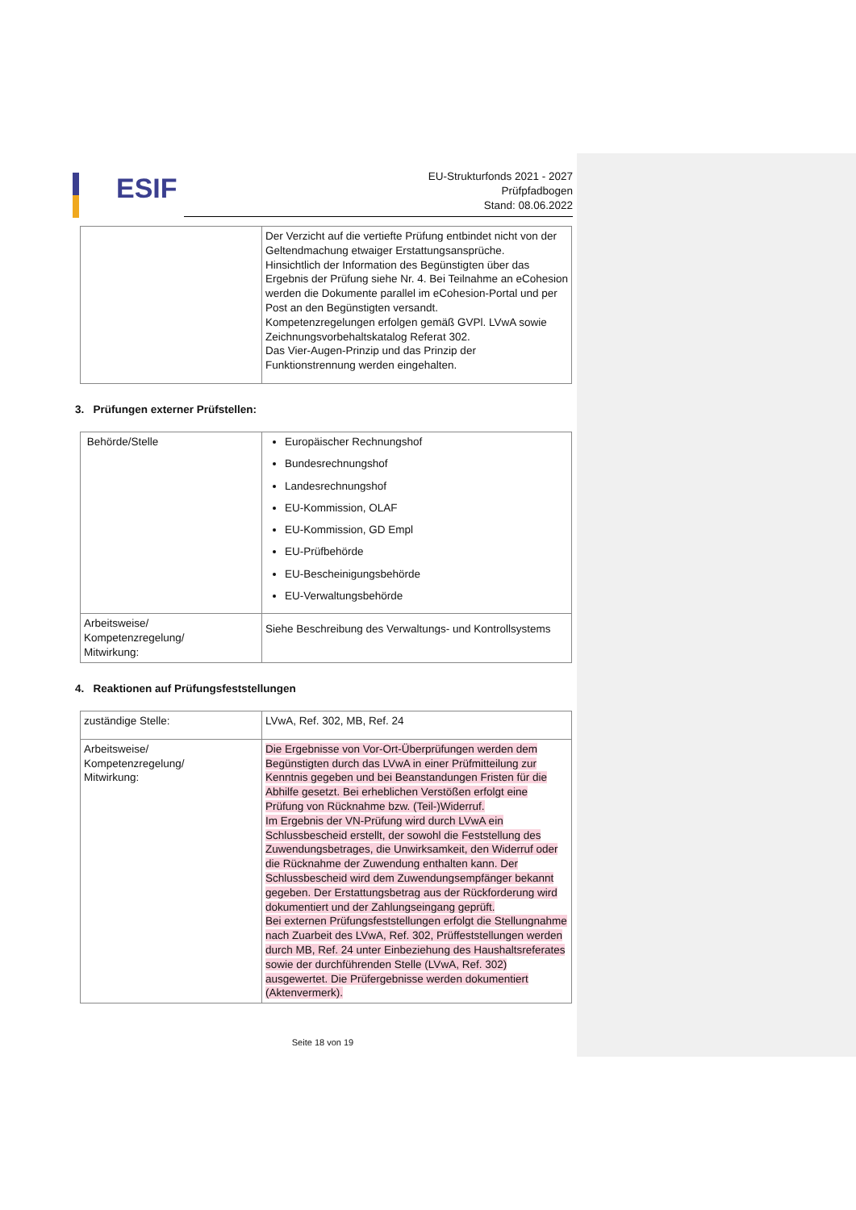ESIF
EU-Strukturfonds 2021 - 2027
Prüfpfadbogen
Stand: 08.06.2022
| | Der Verzicht auf die vertiefte Prüfung entbindet nicht von der Geltendmachung etwaiger Erstattungsansprüche. Hinsichtlich der Information des Begünstigten über das Ergebnis der Prüfung siehe Nr. 4. Bei Teilnahme an eCohesion werden die Dokumente parallel im eCohesion-Portal und per Post an den Begünstigten versandt. Kompetenzregelungen erfolgen gemäß GVPl. LVwA sowie Zeichnungsvorbehaltskatalog Referat 302. Das Vier-Augen-Prinzip und das Prinzip der Funktionstrennung werden eingehalten. |
3. Prüfungen externer Prüfstellen:
| Behörde/Stelle | Europäischer Rechnungshof Bundesrechnungshof Landesrechnungshof EU-Kommission, OLAF EU-Kommission, GD Empl EU-Prüfbehörde EU-Bescheinigungsbehörde EU-Verwaltungsbehörde |
| Arbeitsweise/ Kompetenzregelung/ Mitwirkung: | Siehe Beschreibung des Verwaltungs- und Kontrollsystems |
4. Reaktionen auf Prüfungsfeststellungen
| zuständige Stelle: | LVwA, Ref. 302, MB, Ref. 24 |
| Arbeitsweise/ Kompetenzregelung/ Mitwirkung: | Die Ergebnisse von Vor-Ort-Überprüfungen werden dem Begünstigten durch das LVwA in einer Prüfmitteilung zur Kenntnis gegeben und bei Beanstandungen Fristen für die Abhilfe gesetzt. Bei erheblichen Verstößen erfolgt eine Prüfung von Rücknahme bzw. (Teil-)Widerruf. Im Ergebnis der VN-Prüfung wird durch LVwA ein Schlussbescheid erstellt, der sowohl die Feststellung des Zuwendungsbetrages, die Unwirksamkeit, den Widerruf oder die Rücknahme der Zuwendung enthalten kann. Der Schlussbescheid wird dem Zuwendungsempfänger bekannt gegeben. Der Erstattungsbetrag aus der Rückforderung wird dokumentiert und der Zahlungseingang geprüft. Bei externen Prüfungsfeststellungen erfolgt die Stellungnahme nach Zuarbeit des LVwA, Ref. 302, Prüffeststellungen werden durch MB, Ref. 24 unter Einbeziehung des Haushaltsreferates sowie der durchführenden Stelle (LVwA, Ref. 302) ausgewertet. Die Prüfergebnisse werden dokumentiert (Aktenvermerk). |
Seite 18 von 19